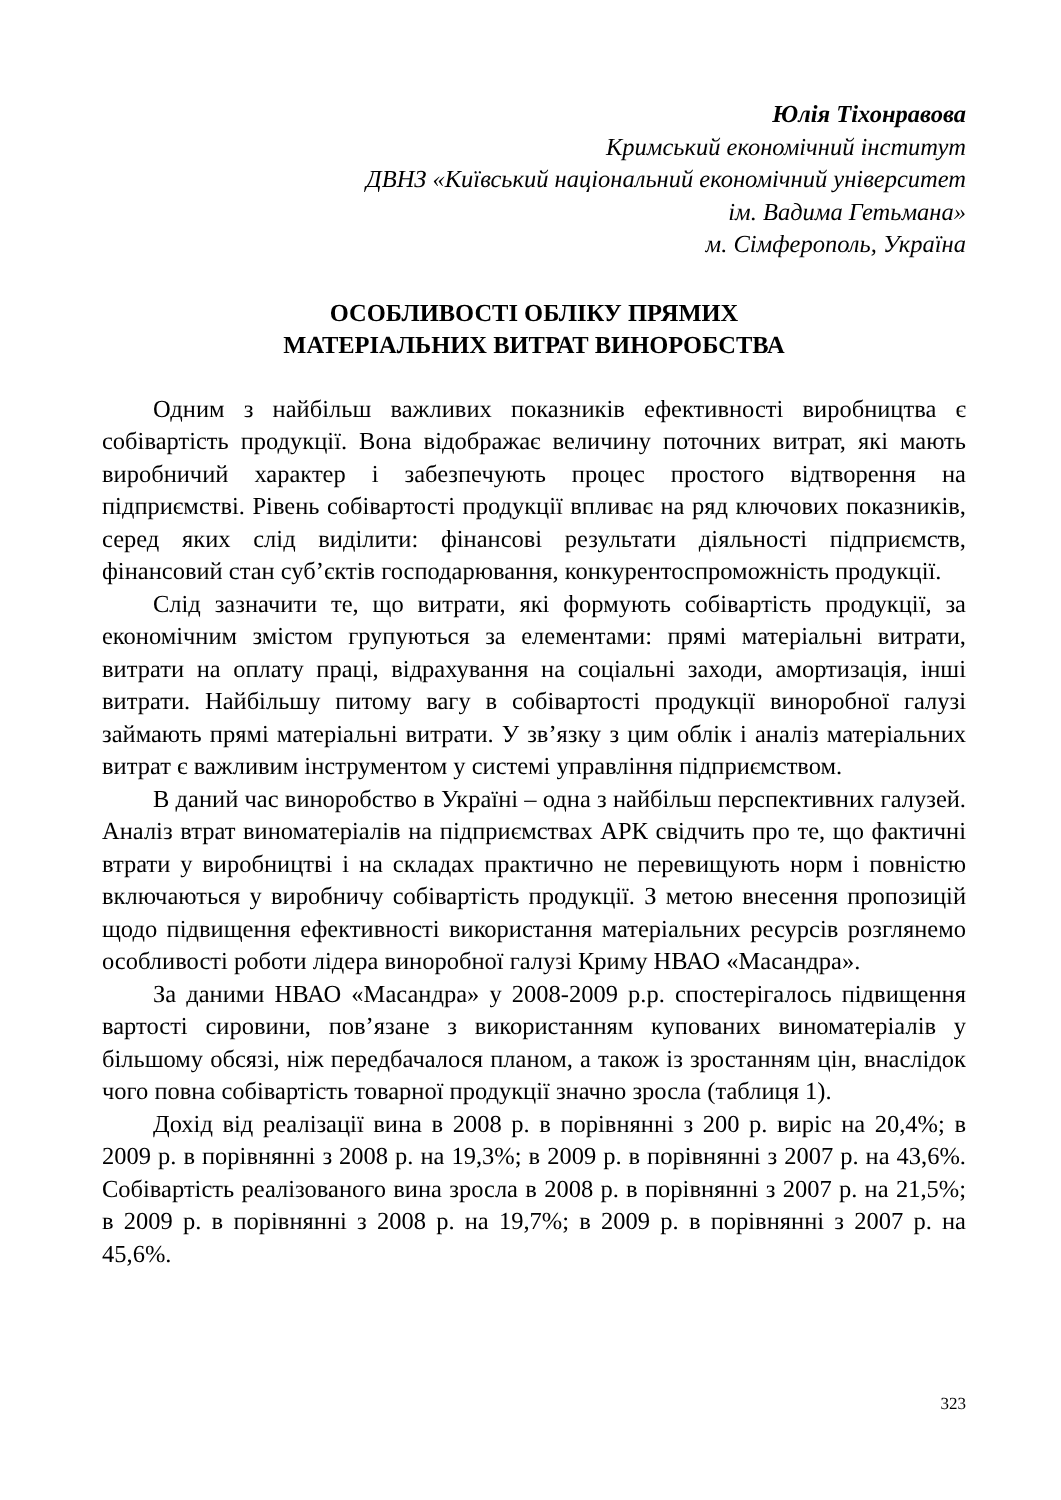Юлія Тіхонравова
Кримський економічний інститут
ДВНЗ «Київський національний економічний університет
ім. Вадима Гетьмана»
м. Сімферополь, Україна
ОСОБЛИВОСТІ ОБЛІКУ ПРЯМИХ
МАТЕРІАЛЬНИХ ВИТРАТ ВИНОРОБСТВА
Одним з найбільш важливих показників ефективності виробництва є собівартість продукції. Вона відображає величину поточних витрат, які мають виробничий характер і забезпечують процес простого відтворення на підприємстві. Рівень собівартості продукції впливає на ряд ключових показників, серед яких слід виділити: фінансові результати діяльності підприємств, фінансовий стан суб’єктів господарювання, конкурентоспроможність продукції.
Слід зазначити те, що витрати, які формують собівартість продукції, за економічним змістом групуються за елементами: прямі матеріальні витрати, витрати на оплату праці, відрахування на соціальні заходи, амортизація, інші витрати. Найбільшу питому вагу в собівартості продукції виноробної галузі займають прямі матеріальні витрати. У зв’язку з цим облік і аналіз матеріальних витрат є важливим інструментом у системі управління підприємством.
В даний час виноробство в Україні – одна з найбільш перспективних галузей. Аналіз втрат виноматеріалів на підприємствах АРК свідчить про те, що фактичні втрати у виробництві і на складах практично не перевищують норм і повністю включаються у виробничу собівартість продукції. З метою внесення пропозицій щодо підвищення ефективності використання матеріальних ресурсів розглянемо особливості роботи лідера виноробної галузі Криму НВАО «Масандра».
За даними НВАО «Масандра» у 2008-2009 р.р. спостерігалось підвищення вартості сировини, пов’язане з використанням купованих виноматеріалів у більшому обсязі, ніж передбачалося планом, а також із зростанням цін, внаслідок чого повна собівартість товарної продукції значно зросла (таблиця 1).
Дохід від реалізації вина в 2008 р. в порівнянні з 200 р. виріс на 20,4%; в 2009 р. в порівнянні з 2008 р. на 19,3%; в 2009 р. в порівнянні з 2007 р. на 43,6%. Собівартість реалізованого вина зросла в 2008 р. в порівнянні з 2007 р. на 21,5%; в 2009 р. в порівнянні з 2008 р. на 19,7%; в 2009 р. в порівнянні з 2007 р. на 45,6%.
323